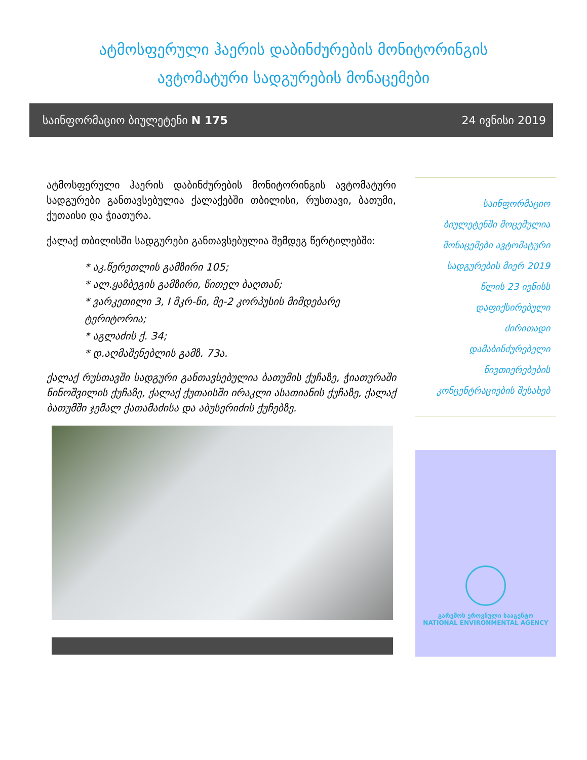ატმოსფერული ჰაერის დაბინძურების მონიტორინგის
ავტომატური სადგურების მონაცემები
საინფორმაციო ბიულეტენი N 175 24 ივნისი 2019
ატმოსფერული ჰაერის დაბინძურების მონიტორინგის ავტომატური სადგურები განთავსებულია ქალაქებში თბილისი, რუსთავი, ბათუმი, ქუთაისი და ჭიათურა.
ქალაქ თბილისში სადგურები განთავსებულია შემდეგ წერტილებში:
* აკ.წერეთლის გამზირი 105;
* ალ.ყაზბეგის გამზირი, წითელ ბაღთან;
* ვარკეთილი 3, I მკრ-ნი, მე-2 კორპუსის მიმდებარე ტერიტორია;
* აგლაძის ქ. 34;
* დ.აღმაშენებლის გამზ. 73ა.
ქალაქ რუსთავში სადგური განთავსებულია ბათუმის ქუჩაზე, ჭიათურაში ნინოშვილის ქუჩაზე, ქალაქ ქუთაისში ირაკლი ასათიანის ქუჩაზე, ქალაქ ბათუმში ჯემალ ქათამაძისა და აბუსერიძის ქუჩებზე.
საინფორმაციო
ბიულეტენში მოცემულია
მონაცემები ავტომატური
სადგურების მიერ 2019
წლის 23 ივნისს
დაფიქსირებული
ძირითადი
დამაბინძურებელი
ნივთიერებების
კონცენტრაციების შესახებ
გარემოს ეროვნული სააგენტო
NATIONAL ENVIRONMENTAL AGENCY